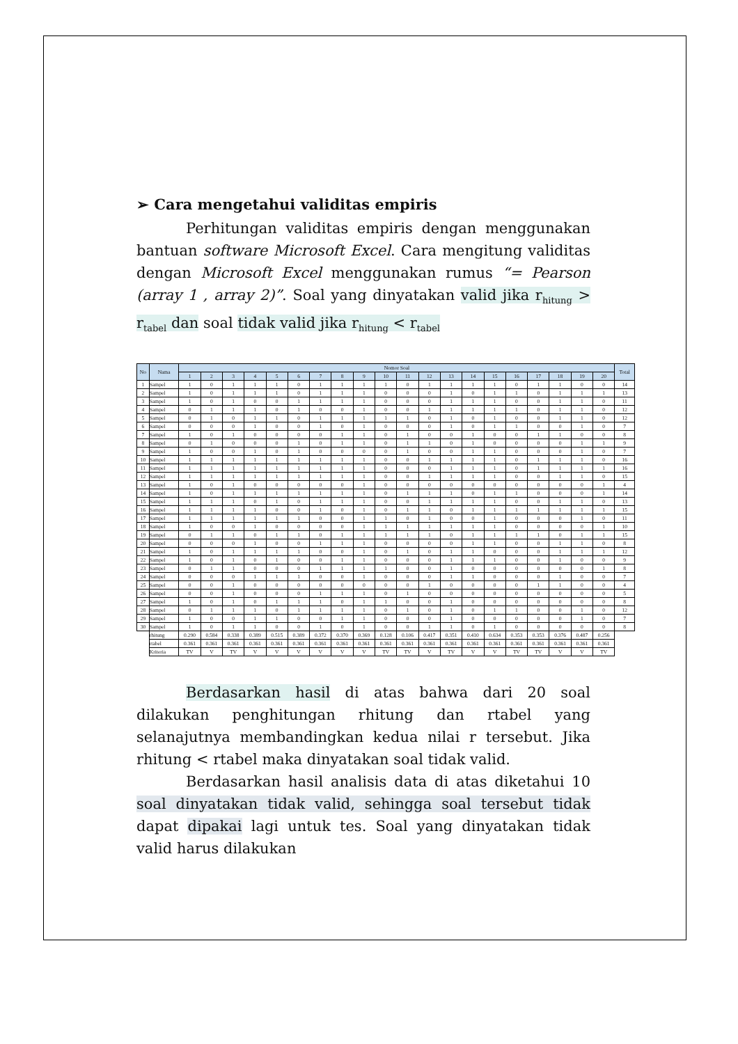➢ Cara mengetahui validitas empiris
Perhitungan validitas empiris dengan menggunakan bantuan software Microsoft Excel. Cara mengitung validitas dengan Microsoft Excel menggunakan rumus “= Pearson (array 1 , array 2)”. Soal yang dinyatakan valid jika r<sub>hitung</sub> > r<sub>tabel</sub> dan soal tidak valid jika r<sub>hitung</sub> < r<sub>tabel</sub>
| No | Nama | Nomor Soal | | | | | | | | | | | | | | | | | | | | Total |
| --- | --- | --- | --- | --- | --- | --- | --- | --- | --- | --- | --- | --- | --- | --- | --- | --- | --- | --- | --- | --- | --- | --- |
| | | 1 | 2 | 3 | 4 | 5 | 6 | 7 | 8 | 9 | 10 | 11 | 12 | 13 | 14 | 15 | 16 | 17 | 18 | 19 | 20 | |
| 1 | Sampel | 1 | 0 | 1 | 1 | 1 | 0 | 1 | 1 | 1 | 1 | 0 | 1 | 1 | 1 | 1 | 0 | 1 | 1 | 0 | 0 | 14 |
| 2 | Sampel | 1 | 0 | 1 | 1 | 1 | 0 | 1 | 1 | 1 | 0 | 0 | 0 | 1 | 0 | 1 | 1 | 0 | 1 | 1 | 1 | 13 |
| 3 | Sampel | 1 | 0 | 1 | 0 | 0 | 1 | 1 | 1 | 1 | 0 | 0 | 0 | 1 | 1 | 1 | 0 | 0 | 1 | 1 | 0 | 11 |
| 4 | Sampel | 0 | 1 | 1 | 1 | 0 | 1 | 0 | 0 | 1 | 0 | 0 | 1 | 1 | 1 | 1 | 1 | 0 | 1 | 1 | 0 | 12 |
| 5 | Sampel | 0 | 1 | 0 | 1 | 1 | 0 | 1 | 1 | 1 | 1 | 1 | 0 | 1 | 0 | 1 | 0 | 0 | 1 | 1 | 0 | 12 |
| 6 | Sampel | 0 | 0 | 0 | 1 | 0 | 0 | 1 | 0 | 1 | 0 | 0 | 0 | 1 | 0 | 1 | 1 | 0 | 0 | 1 | 0 | 7 |
| 7 | Sampel | 1 | 0 | 1 | 0 | 0 | 0 | 0 | 1 | 1 | 0 | 1 | 0 | 0 | 1 | 0 | 0 | 1 | 1 | 0 | 0 | 8 |
| 8 | Sampel | 0 | 1 | 0 | 0 | 0 | 1 | 0 | 1 | 1 | 0 | 1 | 1 | 0 | 1 | 0 | 0 | 0 | 0 | 1 | 1 | 9 |
| 9 | Sampel | 1 | 0 | 0 | 1 | 0 | 1 | 0 | 0 | 0 | 0 | 1 | 0 | 0 | 1 | 1 | 0 | 0 | 0 | 1 | 0 | 7 |
| 10 | Sampel | 1 | 1 | 1 | 1 | 1 | 1 | 1 | 1 | 1 | 0 | 0 | 1 | 1 | 1 | 1 | 0 | 1 | 1 | 1 | 0 | 16 |
| 11 | Sampel | 1 | 1 | 1 | 1 | 1 | 1 | 1 | 1 | 1 | 0 | 0 | 0 | 1 | 1 | 1 | 0 | 1 | 1 | 1 | 1 | 16 |
| 12 | Sampel | 1 | 1 | 1 | 1 | 1 | 1 | 1 | 1 | 1 | 0 | 0 | 1 | 1 | 1 | 1 | 0 | 0 | 1 | 1 | 0 | 15 |
| 13 | Sampel | 1 | 0 | 1 | 0 | 0 | 0 | 0 | 0 | 1 | 0 | 0 | 0 | 0 | 0 | 0 | 0 | 0 | 0 | 0 | 1 | 4 |
| 14 | Sampel | 1 | 0 | 1 | 1 | 1 | 1 | 1 | 1 | 1 | 0 | 1 | 1 | 1 | 0 | 1 | 1 | 0 | 0 | 0 | 1 | 14 |
| 15 | Sampel | 1 | 1 | 1 | 0 | 1 | 0 | 1 | 1 | 1 | 0 | 0 | 1 | 1 | 1 | 1 | 0 | 0 | 1 | 1 | 0 | 13 |
| 16 | Sampel | 1 | 1 | 1 | 1 | 0 | 0 | 1 | 0 | 1 | 0 | 1 | 1 | 0 | 1 | 1 | 1 | 1 | 1 | 1 | 1 | 15 |
| 17 | Sampel | 1 | 1 | 1 | 1 | 1 | 1 | 0 | 0 | 1 | 1 | 0 | 1 | 0 | 0 | 1 | 0 | 0 | 0 | 1 | 0 | 11 |
| 18 | Sampel | 1 | 0 | 0 | 1 | 0 | 0 | 0 | 0 | 1 | 1 | 1 | 1 | 1 | 1 | 1 | 0 | 0 | 0 | 0 | 1 | 10 |
| 19 | Sampel | 0 | 1 | 1 | 0 | 1 | 1 | 0 | 1 | 1 | 1 | 1 | 1 | 0 | 1 | 1 | 1 | 1 | 0 | 1 | 1 | 15 |
| 20 | Sampel | 0 | 0 | 0 | 1 | 0 | 0 | 1 | 1 | 1 | 0 | 0 | 0 | 0 | 1 | 1 | 0 | 0 | 1 | 1 | 0 | 8 |
| 21 | Sampel | 1 | 0 | 1 | 1 | 1 | 1 | 0 | 0 | 1 | 0 | 1 | 0 | 1 | 1 | 0 | 0 | 0 | 1 | 1 | 1 | 12 |
| 22 | Sampel | 1 | 0 | 1 | 0 | 1 | 0 | 0 | 1 | 1 | 0 | 0 | 0 | 1 | 1 | 1 | 0 | 0 | 1 | 0 | 0 | 9 |
| 23 | Sampel | 0 | 1 | 1 | 0 | 0 | 0 | 1 | 1 | 1 | 1 | 0 | 0 | 1 | 0 | 0 | 0 | 0 | 0 | 0 | 1 | 8 |
| 24 | Sampel | 0 | 0 | 0 | 1 | 1 | 1 | 0 | 0 | 1 | 0 | 0 | 0 | 1 | 1 | 0 | 0 | 0 | 1 | 0 | 0 | 7 |
| 25 | Sampel | 0 | 0 | 1 | 0 | 0 | 0 | 0 | 0 | 0 | 0 | 0 | 1 | 0 | 0 | 0 | 0 | 1 | 1 | 0 | 0 | 4 |
| 26 | Sampel | 0 | 0 | 1 | 0 | 0 | 0 | 1 | 1 | 1 | 0 | 1 | 0 | 0 | 0 | 0 | 0 | 0 | 0 | 0 | 0 | 5 |
| 27 | Sampel | 1 | 0 | 1 | 0 | 1 | 1 | 1 | 0 | 1 | 1 | 0 | 0 | 1 | 0 | 0 | 0 | 0 | 0 | 0 | 0 | 8 |
| 28 | Sampel | 0 | 1 | 1 | 1 | 0 | 1 | 1 | 1 | 1 | 0 | 1 | 0 | 1 | 0 | 1 | 1 | 0 | 0 | 1 | 0 | 12 |
| 29 | Sampel | 1 | 0 | 0 | 1 | 1 | 0 | 0 | 1 | 1 | 0 | 0 | 0 | 1 | 0 | 0 | 0 | 0 | 0 | 1 | 0 | 7 |
| 30 | Sampel | 1 | 0 | 1 | 1 | 0 | 0 | 1 | 0 | 1 | 0 | 0 | 1 | 1 | 0 | 1 | 0 | 0 | 0 | 0 | 0 | 8 |
| | rhitung | 0.290 | 0.584 | 0.338 | 0.389 | 0.515 | 0.389 | 0.372 | 0.370 | 0.369 | 0.128 | 0.106 | 0.417 | 0.351 | 0.410 | 0.634 | 0.353 | 0.353 | 0.376 | 0.487 | 0.256 | |
| | rtabel | 0.361 | 0.361 | 0.361 | 0.361 | 0.361 | 0.361 | 0.361 | 0.361 | 0.361 | 0.361 | 0.361 | 0.361 | 0.361 | 0.361 | 0.361 | 0.361 | 0.361 | 0.361 | 0.361 | 0.361 | |
| | Kriteria | TV | V | TV | V | V | V | V | V | V | TV | TV | V | TV | V | V | TV | TV | V | V | TV | |
Berdasarkan hasil di atas bahwa dari 20 soal dilakukan penghitungan rhitung dan rtabel yang selanajutnya membandingkan kedua nilai r tersebut. Jika rhitung < rtabel maka dinyatakan soal tidak valid.
Berdasarkan hasil analisis data di atas diketahui 10 soal dinyatakan tidak valid, sehingga soal tersebut tidak dapat dipakai lagi untuk tes. Soal yang dinyatakan tidak valid harus dilakukan